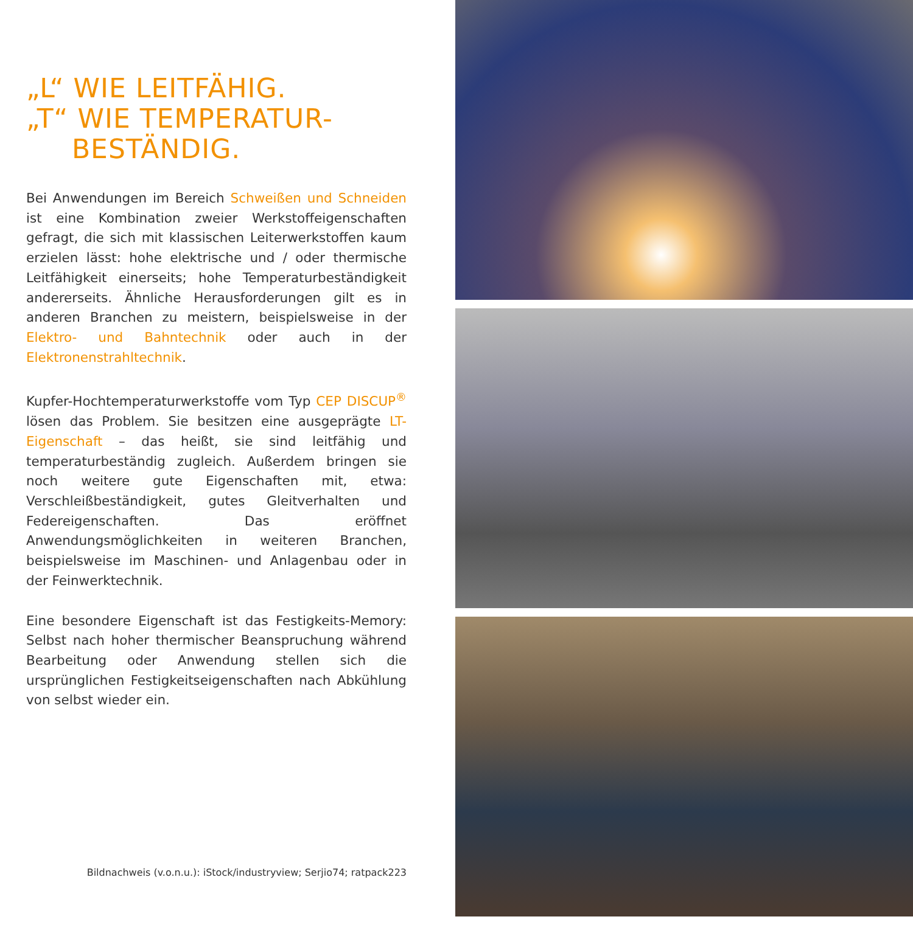„L“ WIE LEITFÄHIG.
„T“ WIE TEMPERATUR-
BESTÄNDIG.
Bei Anwendungen im Bereich Schweißen und Schneiden ist eine Kombination zweier Werkstoffeigenschaften gefragt, die sich mit klassischen Leiterwerkstoffen kaum erzielen lässt: hohe elektrische und / oder thermische Leitfähigkeit einerseits; hohe Temperaturbeständigkeit andererseits. Ähnliche Herausforderungen gilt es in anderen Branchen zu meistern, beispielsweise in der Elektro- und Bahntechnik oder auch in der Elektronenstrahltechnik.
Kupfer-Hochtemperaturwerkstoffe vom Typ CEP DISCUP<sup>®</sup> lösen das Problem. Sie besitzen eine ausgeprägte LT-Eigenschaft – das heißt, sie sind leitfähig und temperaturbeständig zugleich. Außerdem bringen sie noch weitere gute Eigenschaften mit, etwa: Verschleißbeständigkeit, gutes Gleitverhalten und Federeigenschaften. Das eröffnet Anwendungsmöglichkeiten in weiteren Branchen, beispielsweise im Maschinen- und Anlagenbau oder in der Feinwerktechnik.
Eine besondere Eigenschaft ist das Festigkeits-Memory: Selbst nach hoher thermischer Beanspruchung während Bearbeitung oder Anwendung stellen sich die ursprünglichen Festigkeitseigenschaften nach Abkühlung von selbst wieder ein.
Bildnachweis (v.o.n.u.): iStock/industryview; Serjio74; ratpack223